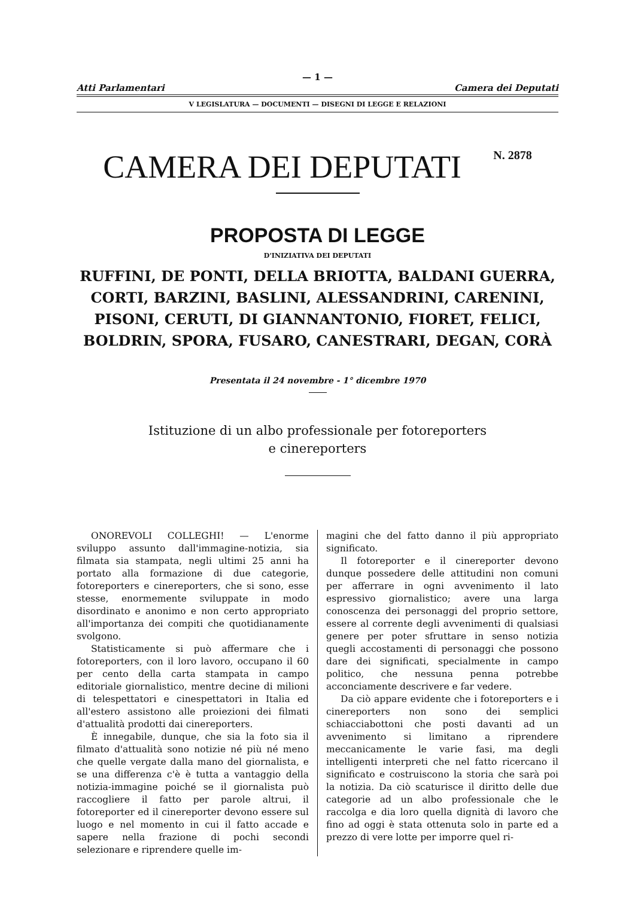— 1 —
Atti Parlamentari Camera dei Deputati
V LEGISLATURA — DOCUMENTI — DISEGNI DI LEGGE E RELAZIONI
CAMERA DEI DEPUTATI N. 2878
PROPOSTA DI LEGGE
D'INIZIATIVA DEI DEPUTATI
RUFFINI, DE PONTI, DELLA BRIOTTA, BALDANI GUERRA, CORTI, BARZINI, BASLINI, ALESSANDRINI, CARENINI, PISONI, CERUTI, DI GIANNANTONIO, FIORET, FELICI, BOLDRIN, SPORA, FUSARO, CANESTRARI, DEGAN, CORÀ
Presentata il 24 novembre - 1° dicembre 1970
Istituzione di un albo professionale per fotoreporters
e cinereporters
ONOREVOLI COLLEGHI! — L'enorme sviluppo assunto dall'immagine-notizia, sia filmata sia stampata, negli ultimi 25 anni ha portato alla formazione di due categorie, fotoreporters e cinereporters, che si sono, esse stesse, enormemente sviluppate in modo disordinato e anonimo e non certo appropriato all'importanza dei compiti che quotidianamente svolgono.
Statisticamente si può affermare che i fotoreporters, con il loro lavoro, occupano il 60 per cento della carta stampata in campo editoriale giornalistico, mentre decine di milioni di telespettatori e cinespettatori in Italia ed all'estero assistono alle proiezioni dei filmati d'attualità prodotti dai cinereporters.
È innegabile, dunque, che sia la foto sia il filmato d'attualità sono notizie né più né meno che quelle vergate dalla mano del giornalista, e se una differenza c'è è tutta a vantaggio della notizia-immagine poiché se il giornalista può raccogliere il fatto per parole altrui, il fotoreporter ed il cinereporter devono essere sul luogo e nel momento in cui il fatto accade e sapere nella frazione di pochi secondi selezionare e riprendere quelle im-
magini che del fatto danno il più appropriato significato.
Il fotoreporter e il cinereporter devono dunque possedere delle attitudini non comuni per afferrare in ogni avvenimento il lato espressivo giornalistico; avere una larga conoscenza dei personaggi del proprio settore, essere al corrente degli avvenimenti di qualsiasi genere per poter sfruttare in senso notizia quegli accostamenti di personaggi che possono dare dei significati, specialmente in campo politico, che nessuna penna potrebbe acconciamente descrivere e far vedere.
Da ciò appare evidente che i fotoreporters e i cinereporters non sono dei semplici schiacciabottoni che posti davanti ad un avvenimento si limitano a riprendere meccanicamente le varie fasi, ma degli intelligenti interpreti che nel fatto ricercano il significato e costruiscono la storia che sarà poi la notizia. Da ciò scaturisce il diritto delle due categorie ad un albo professionale che le raccolga e dia loro quella dignità di lavoro che fino ad oggi è stata ottenuta solo in parte ed a prezzo di vere lotte per imporre quel ri-